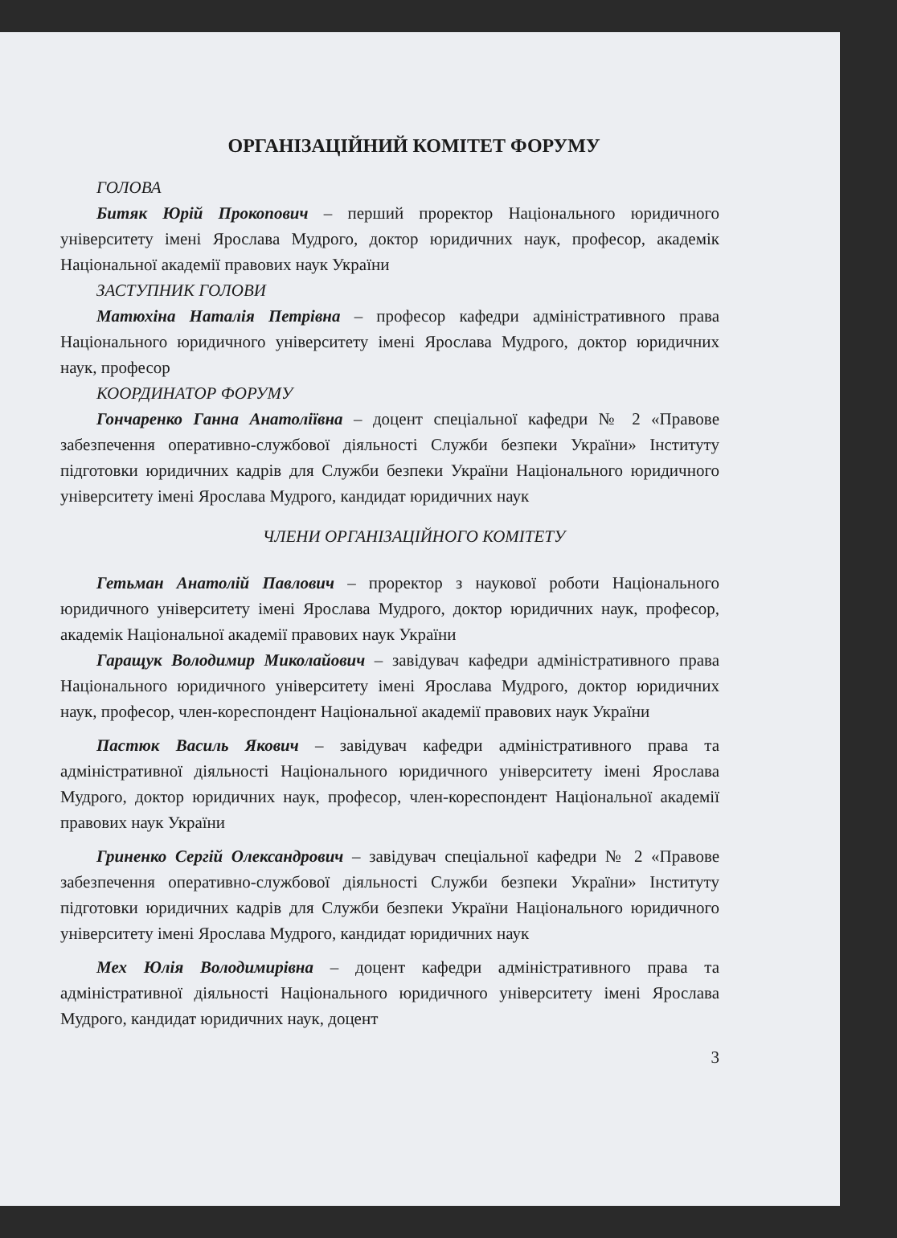ОРГАНІЗАЦІЙНИЙ КОМІТЕТ ФОРУМУ
ГОЛОВА
Битяк Юрій Прокопович – перший проректор Національного юридичного університету імені Ярослава Мудрого, доктор юридичних наук, професор, академік Національної академії правових наук України
ЗАСТУПНИК ГОЛОВИ
Матюхіна Наталія Петрівна – професор кафедри адміністративного права Національного юридичного університету імені Ярослава Мудрого, доктор юридичних наук, професор
КООРДИНАТОР ФОРУМУ
Гончаренко Ганна Анатоліївна – доцент спеціальної кафедри № 2 «Правове забезпечення оперативно-службової діяльності Служби безпеки України» Інституту підготовки юридичних кадрів для Служби безпеки України Національного юридичного університету імені Ярослава Мудрого, кандидат юридичних наук
ЧЛЕНИ ОРГАНІЗАЦІЙНОГО КОМІТЕТУ
Гетьман Анатолій Павлович – проректор з наукової роботи Національного юридичного університету імені Ярослава Мудрого, доктор юридичних наук, професор, академік Національної академії правових наук України
Гаращук Володимир Миколайович – завідувач кафедри адміністративного права Національного юридичного університету імені Ярослава Мудрого, доктор юридичних наук, професор, член-кореспондент Національної академії правових наук України
Пастюк Василь Якович – завідувач кафедри адміністративного права та адміністративної діяльності Національного юридичного університету імені Ярослава Мудрого, доктор юридичних наук, професор, член-кореспондент Національної академії правових наук України
Гриненко Сергій Олександрович – завідувач спеціальної кафедри № 2 «Правове забезпечення оперативно-службової діяльності Служби безпеки України» Інституту підготовки юридичних кадрів для Служби безпеки України Національного юридичного університету імені Ярослава Мудрого, кандидат юридичних наук
Мех Юлія Володимирівна – доцент кафедри адміністративного права та адміністративної діяльності Національного юридичного університету імені Ярослава Мудрого, кандидат юридичних наук, доцент
3